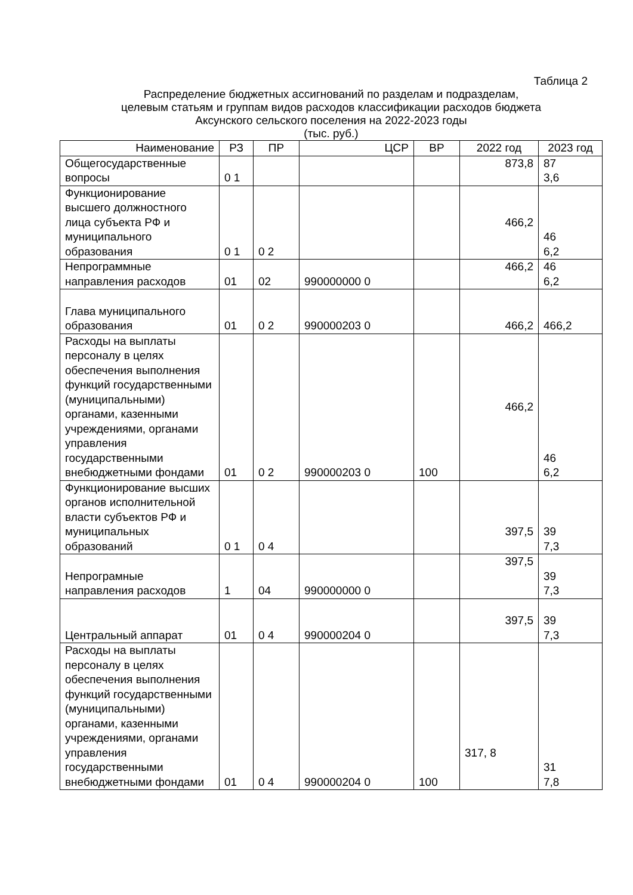Таблица 2
Распределение бюджетных ассигнований по разделам и подразделам,
целевым статьям и группам видов расходов классификации расходов бюджета
Аксунского сельского поселения на 2022-2023 годы
(тыс. руб.)
| Наименование | РЗ | ПР | ЦСР | ВР | 2022 год | 2023 год |
| --- | --- | --- | --- | --- | --- | --- |
| Общегосударственные вопросы | 0 1 | | | | 873,8 | 87 3,6 |
| Функционирование высшего должностного лица субъекта РФ и муниципального образования | 0 1 | 0 2 | | | 466,2 | 46 6,2 |
| Непрограммные направления расходов | 01 | 02 | 990000000 0 | | 466,2 | 46 6,2 |
| Глава муниципального образования | 01 | 0 2 | 990000203 0 | | 466,2 | 466,2 |
| Расходы на выплаты персоналу в целях обеспечения выполнения функций государственными (муниципальными) органами, казенными учреждениями, органами управления государственными внебюджетными фондами | 01 | 0 2 | 990000203 0 | 100 | 466,2 | 46 6,2 |
| Функционирование высших органов исполнительной власти субъектов РФ и муниципальных образований | 0 1 | 0 4 | | | 397,5 | 39 7,3 |
| Непрограмные направления расходов | 1 | 04 | 990000000 0 | | 397,5 | 39 7,3 |
| Центральный аппарат | 01 | 0 4 | 990000204 0 | | 397,5 | 39 7,3 |
| Расходы на выплаты персоналу в целях обеспечения выполнения функций государственными (муниципальными) органами, казенными учреждениями, органами управления государственными внебюджетными фондами | 01 | 0 4 | 990000204 0 | 100 | 317, 8 | 31 7,8 |